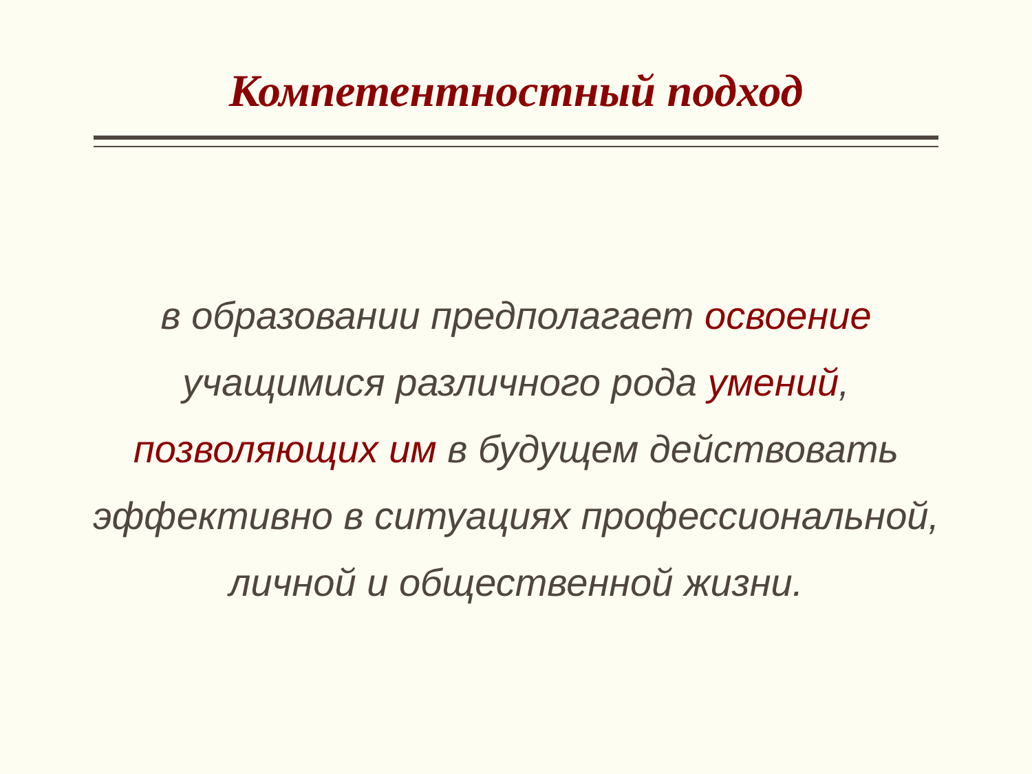Компетентностный подход
в образовании предполагает освоение
учащимися различного рода умений,
позволяющих им в будущем действовать
эффективно в ситуациях профессиональной,
личной и общественной жизни.